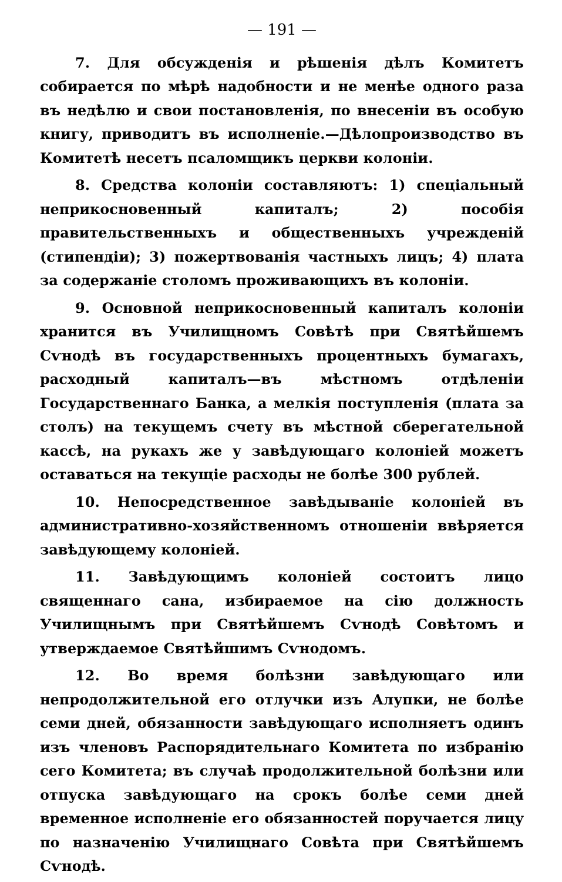— 191 —
7. Для обсужденія и рѣшенія дѣлъ Комитетъ собирается по мѣрѣ надобности и не менѣе одного раза въ недѣлю и свои постановленія, по внесеніи въ особую книгу, приводитъ въ исполненіе.—Дѣлопроизводство въ Комитетѣ несетъ псаломщикъ церкви колоніи.
8. Средства колоніи составляютъ: 1) спеціальный неприкосновенный капиталъ; 2) пособія правительственныхъ и общественныхъ учрежденій (стипендіи); 3) пожертвованія частныхъ лицъ; 4) плата за содержаніе столомъ проживающихъ въ колоніи.
9. Основной неприкосновенный капиталъ колоніи хранится въ Училищномъ Совѣтѣ при Святѣйшемъ Сѵнодѣ въ государственныхъ процентныхъ бумагахъ, расходный капиталъ—въ мѣстномъ отдѣленіи Государственнаго Банка, а мелкія поступленія (плата за столъ) на текущемъ счету въ мѣстной сберегательной кассѣ, на рукахъ же у завѣдующаго колоніей можетъ оставаться на текущіе расходы не болѣе 300 рублей.
10. Непосредственное завѣдываніе колоніей въ административно-хозяйственномъ отношеніи ввѣряется завѣдующему колоніей.
11. Завѣдующимъ колоніей состоитъ лицо священнаго сана, избираемое на сію должность Училищнымъ при Святѣйшемъ Сѵнодѣ Совѣтомъ и утверждаемое Святѣйшимъ Сѵнодомъ.
12. Во время болѣзни завѣдующаго или непродолжительной его отлучки изъ Алупки, не болѣе семи дней, обязанности завѣдующаго исполняетъ одинъ изъ членовъ Распорядительнаго Комитета по избранію сего Комитета; въ случаѣ продолжительной болѣзни или отпуска завѣдующаго на срокъ болѣе семи дней временное исполненіе его обязанностей поручается лицу по назначенію Училищнаго Совѣта при Святѣйшемъ Сѵнодѣ.